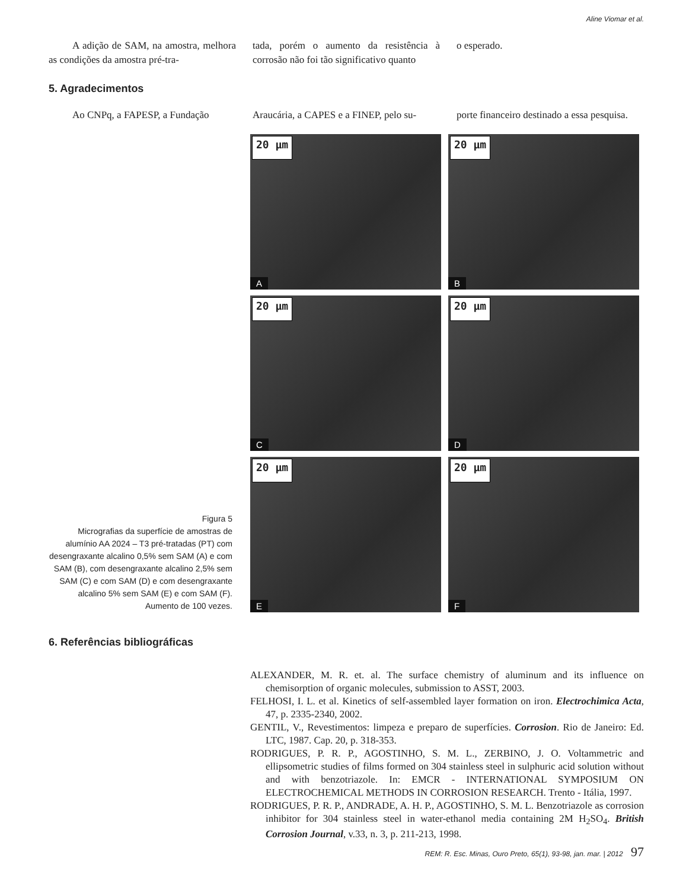Aline Viomar et al.
A adição de SAM, na amostra, melhora as condições da amostra pré-tra-
tada, porém o aumento da resistência à corrosão não foi tão significativo quanto
o esperado.
5. Agradecimentos
Ao CNPq, a FAPESP, a Fundação Araucária, a CAPES e a FINEP, pelo su-
porte financeiro destinado a essa pesquisa.
Figura 5
Micrografias da superfície de amostras de alumínio AA 2024 – T3 pré-tratadas (PT) com desengraxante alcalino 0,5% sem SAM (A) e com SAM (B), com desengraxante alcalino 2,5% sem SAM (C) e com SAM (D) e com desengraxante alcalino 5% sem SAM (E) e com SAM (F). Aumento de 100 vezes.
20 µm
A
20 µm
B
20 µm
C
20 µm
D
20 µm
E
20 µm
F
6. Referências bibliográficas
ALEXANDER, M. R. et. al. The surface chemistry of aluminum and its influence on chemisorption of organic molecules, submission to ASST, 2003.
FELHOSI, I. L. et al. Kinetics of self-assembled layer formation on iron. Electrochimica Acta, 47, p. 2335-2340, 2002.
GENTIL, V., Revestimentos: limpeza e preparo de superfícies. Corrosion. Rio de Janeiro: Ed. LTC, 1987. Cap. 20, p. 318-353.
RODRIGUES, P. R. P., AGOSTINHO, S. M. L., ZERBINO, J. O. Voltammetric and ellipsometric studies of films formed on 304 stainless steel in sulphuric acid solution without and with benzotriazole. In: EMCR - INTERNATIONAL SYMPOSIUM ON ELECTROCHEMICAL METHODS IN CORROSION RESEARCH. Trento - Itália, 1997.
RODRIGUES, P. R. P., ANDRADE, A. H. P., AGOSTINHO, S. M. L. Benzotriazole as corrosion inhibitor for 304 stainless steel in water-ethanol media containing 2M H<sub>2</sub>SO<sub>4</sub>. British Corrosion Journal, v.33, n. 3, p. 211-213, 1998.
REM: R. Esc. Minas, Ouro Preto, 65(1), 93-98, jan. mar. | 2012 97